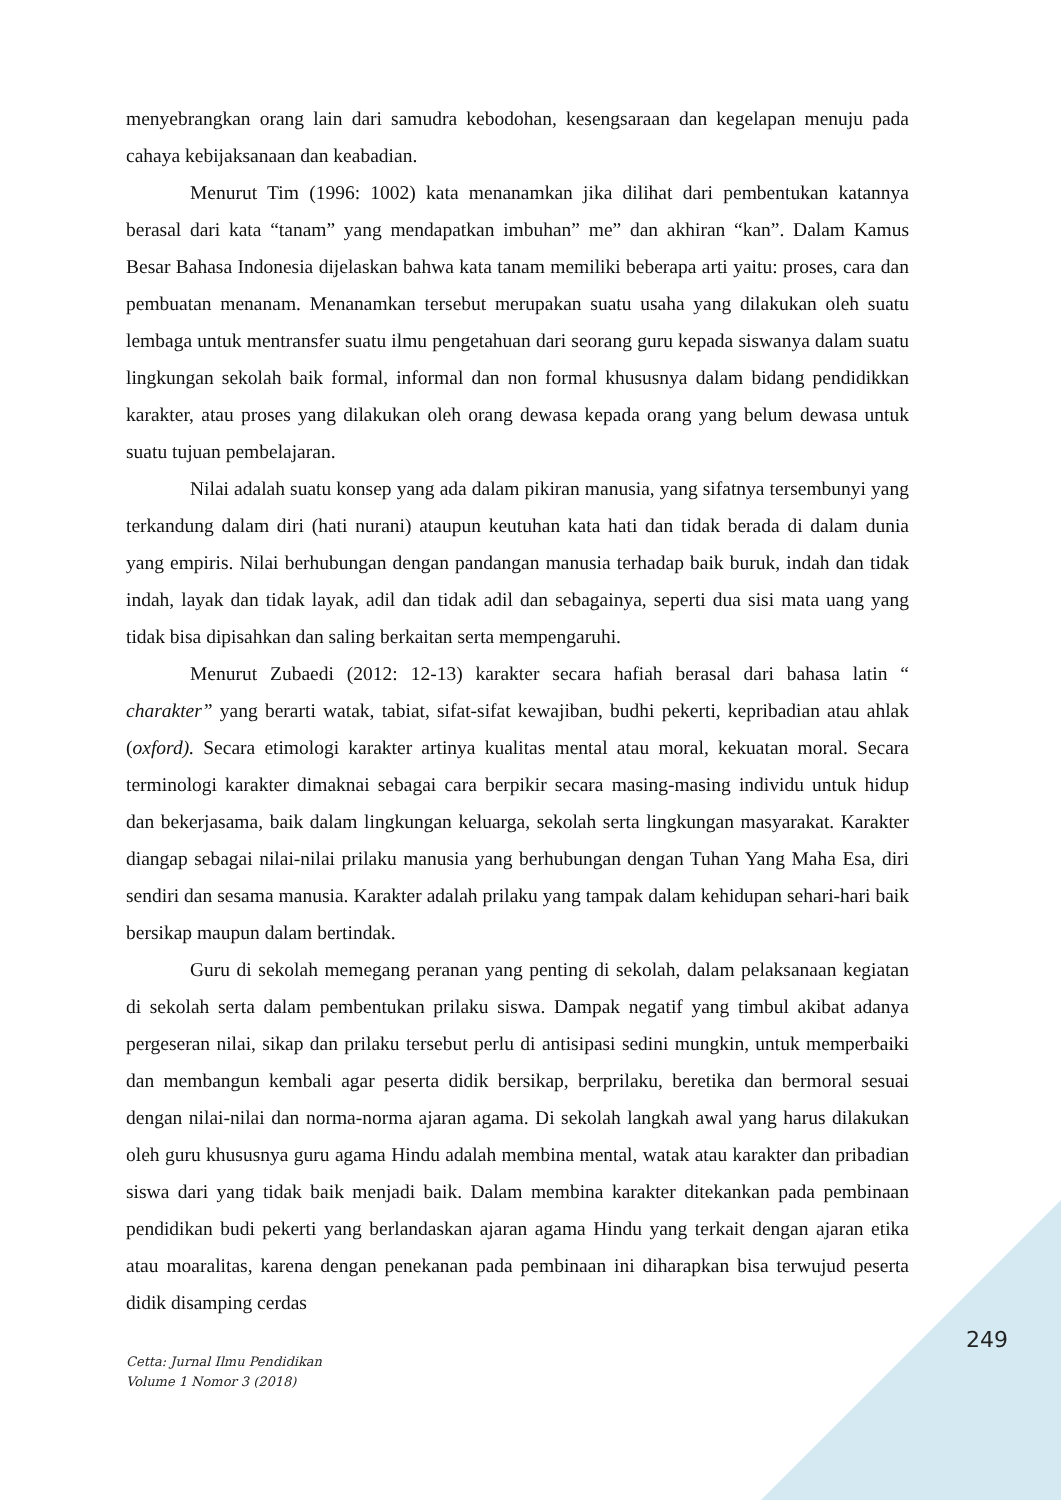menyebrangkan orang lain dari samudra kebodohan, kesengsaraan dan kegelapan menuju pada cahaya kebijaksanaan dan keabadian.
Menurut Tim (1996: 1002) kata menanamkan jika dilihat dari pembentukan katannya berasal dari kata “tanam” yang mendapatkan imbuhan” me” dan akhiran “kan”. Dalam Kamus Besar Bahasa Indonesia dijelaskan bahwa kata tanam memiliki beberapa arti yaitu: proses, cara dan pembuatan menanam. Menanamkan tersebut merupakan suatu usaha yang dilakukan oleh suatu lembaga untuk mentransfer suatu ilmu pengetahuan dari seorang guru kepada siswanya dalam suatu lingkungan sekolah baik formal, informal dan non formal khususnya dalam bidang pendidikkan karakter, atau proses yang dilakukan oleh orang dewasa kepada orang yang belum dewasa untuk suatu tujuan pembelajaran.
Nilai adalah suatu konsep yang ada dalam pikiran manusia, yang sifatnya tersembunyi yang terkandung dalam diri (hati nurani) ataupun keutuhan kata hati dan tidak berada di dalam dunia yang empiris. Nilai berhubungan dengan pandangan manusia terhadap baik buruk, indah dan tidak indah, layak dan tidak layak, adil dan tidak adil dan sebagainya, seperti dua sisi mata uang yang tidak bisa dipisahkan dan saling berkaitan serta mempengaruhi.
Menurut Zubaedi (2012: 12-13) karakter secara hafiah berasal dari bahasa latin “ charakter” yang berarti watak, tabiat, sifat-sifat kewajiban, budhi pekerti, kepribadian atau ahlak (oxford). Secara etimologi karakter artinya kualitas mental atau moral, kekuatan moral. Secara terminologi karakter dimaknai sebagai cara berpikir secara masing-masing individu untuk hidup dan bekerjasama, baik dalam lingkungan keluarga, sekolah serta lingkungan masyarakat. Karakter diangap sebagai nilai-nilai prilaku manusia yang berhubungan dengan Tuhan Yang Maha Esa, diri sendiri dan sesama manusia. Karakter adalah prilaku yang tampak dalam kehidupan sehari-hari baik bersikap maupun dalam bertindak.
Guru di sekolah memegang peranan yang penting di sekolah, dalam pelaksanaan kegiatan di sekolah serta dalam pembentukan prilaku siswa. Dampak negatif yang timbul akibat adanya pergeseran nilai, sikap dan prilaku tersebut perlu di antisipasi sedini mungkin, untuk memperbaiki dan membangun kembali agar peserta didik bersikap, berprilaku, beretika dan bermoral sesuai dengan nilai-nilai dan norma-norma ajaran agama. Di sekolah langkah awal yang harus dilakukan oleh guru khususnya guru agama Hindu adalah membina mental, watak atau karakter dan pribadian siswa dari yang tidak baik menjadi baik. Dalam membina karakter ditekankan pada pembinaan pendidikan budi pekerti yang berlandaskan ajaran agama Hindu yang terkait dengan ajaran etika atau moaralitas, karena dengan penekanan pada pembinaan ini diharapkan bisa terwujud peserta didik disamping cerdas
249
Cetta: Jurnal Ilmu Pendidikan
Volume 1 Nomor 3 (2018)